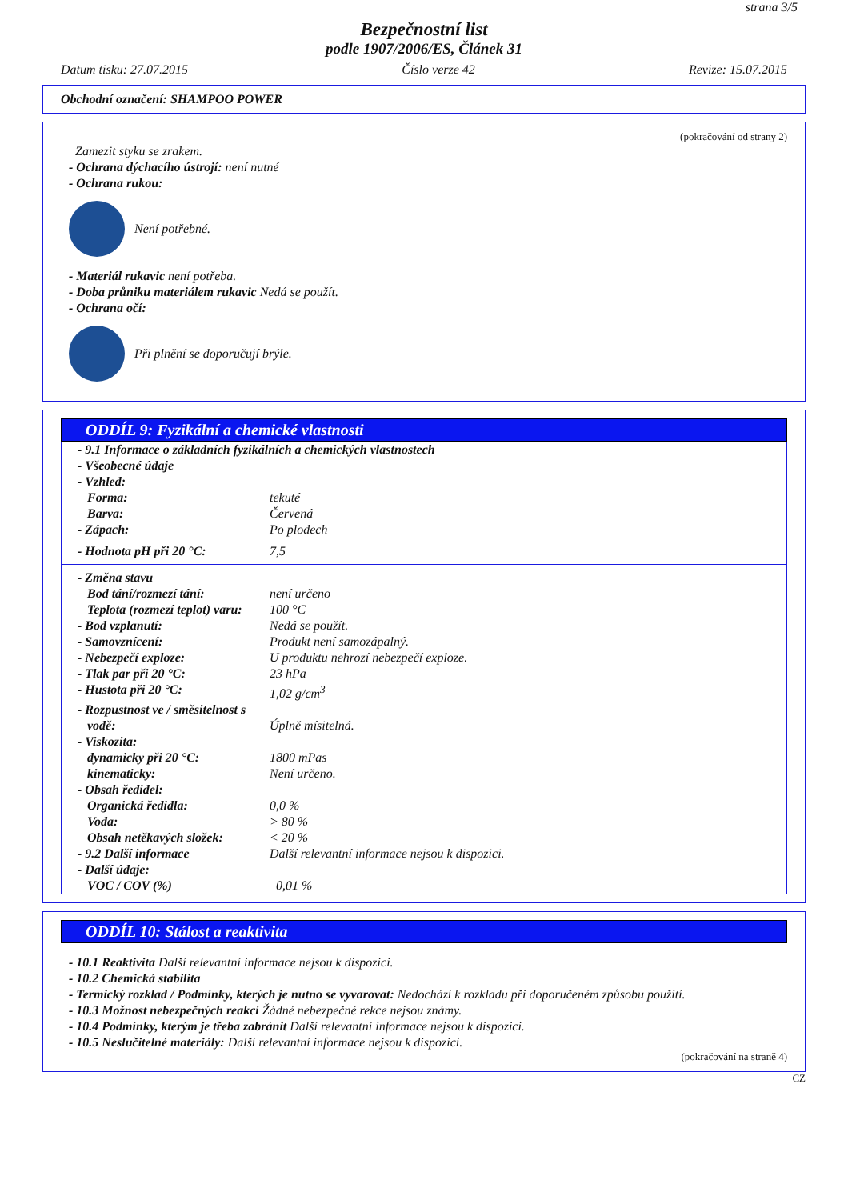strana 3/5
Bezpečnostní list
podle 1907/2006/ES, Článek 31
Datum tisku: 27.07.2015 Číslo verze 42 Revize: 15.07.2015
Obchodní označení: SHAMPOO POWER
(pokračování od strany 2)
Zamezit styku se zrakem.
- Ochrana dýchacího ústrojí: není nutné
- Ochrana rukou:
Není potřebné.
- Materiál rukavic není potřeba.
- Doba průniku materiálem rukavic Nedá se použít.
- Ochrana očí:
Při plnění se doporučují brýle.
ODDÍL 9: Fyzikální a chemické vlastnosti
| - 9.1 Informace o základních fyzikálních a chemických vlastnostech | |
| - Všeobecné údaje | |
| - Vzhled: | |
| Forma: | tekuté |
| Barva: | Červená |
| - Zápach: | Po plodech |
| - Hodnota pH při 20 °C: | 7,5 |
| - Změna stavu | |
| Bod tání/rozmezí tání: | není určeno |
| Teplota (rozmezí teplot) varu: | 100 °C |
| - Bod vzplanutí: | Nedá se použít. |
| - Samovznícení: | Produkt není samozápalný. |
| - Nebezpečí exploze: | U produktu nehrozí nebezpečí exploze. |
| - Tlak par při 20 °C: | 23 hPa |
| - Hustota při 20 °C: | 1,02 g/cm<sup>3</sup> |
| - Rozpustnost ve / směsitelnost s vodě: | Úplně mísitelná. |
| - Viskozita: | |
| dynamicky při 20 °C: | 1800 mPas |
| kinematicky: | Není určeno. |
| - Obsah ředidel: | |
| Organická ředidla: | 0,0 % |
| Voda: | > 80 % |
| Obsah netěkavých složek: | < 20 % |
| - 9.2 Další informace | Další relevantní informace nejsou k dispozici. |
| - Další údaje: | |
| VOC / COV (%) | 0,01 % |
ODDÍL 10: Stálost a reaktivita
- 10.1 Reaktivita Další relevantní informace nejsou k dispozici.
- 10.2 Chemická stabilita
- Termický rozklad / Podmínky, kterých je nutno se vyvarovat: Nedochází k rozkladu při doporučeném způsobu použití.
- 10.3 Možnost nebezpečných reakcí Žádné nebezpečné rekce nejsou známy.
- 10.4 Podmínky, kterým je třeba zabránit Další relevantní informace nejsou k dispozici.
- 10.5 Neslučitelné materiály: Další relevantní informace nejsou k dispozici.
(pokračování na straně 4)
CZ